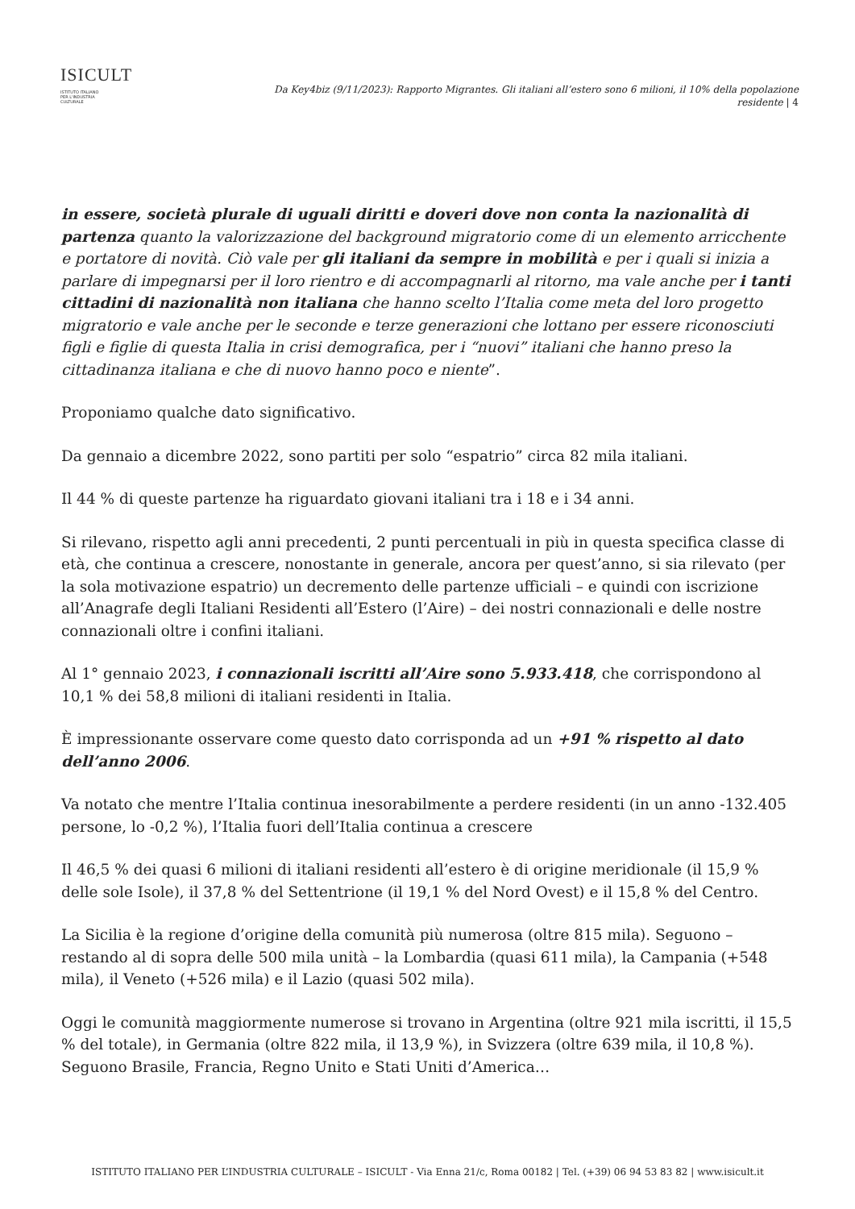ISICULT
ISTITUTO ITALIANO
PER L'INDUSTRIA
CULTURALE
Da Key4biz (9/11/2023): Rapporto Migrantes. Gli italiani all’estero sono 6 milioni, il 10% della popolazione residente | 4
in essere, società plurale di uguali diritti e doveri dove non conta la nazionalità di partenza quanto la valorizzazione del background migratorio come di un elemento arricchente e portatore di novità. Ciò vale per gli italiani da sempre in mobilità e per i quali si inizia a parlare di impegnarsi per il loro rientro e di accompagnarli al ritorno, ma vale anche per i tanti cittadini di nazionalità non italiana che hanno scelto l’Italia come meta del loro progetto migratorio e vale anche per le seconde e terze generazioni che lottano per essere riconosciuti figli e figlie di questa Italia in crisi demografica, per i “nuovi” italiani che hanno preso la cittadinanza italiana e che di nuovo hanno poco e niente”.
Proponiamo qualche dato significativo.
Da gennaio a dicembre 2022, sono partiti per solo “espatrio” circa 82 mila italiani.
Il 44 % di queste partenze ha riguardato giovani italiani tra i 18 e i 34 anni.
Si rilevano, rispetto agli anni precedenti, 2 punti percentuali in più in questa specifica classe di età, che continua a crescere, nonostante in generale, ancora per quest’anno, si sia rilevato (per la sola motivazione espatrio) un decremento delle partenze ufficiali – e quindi con iscrizione all’Anagrafe degli Italiani Residenti all’Estero (l’Aire) – dei nostri connazionali e delle nostre connazionali oltre i confini italiani.
Al 1° gennaio 2023, i connazionali iscritti all’Aire sono 5.933.418, che corrispondono al 10,1 % dei 58,8 milioni di italiani residenti in Italia.
È impressionante osservare come questo dato corrisponda ad un +91 % rispetto al dato dell’anno 2006.
Va notato che mentre l’Italia continua inesorabilmente a perdere residenti (in un anno -132.405 persone, lo -0,2 %), l’Italia fuori dell’Italia continua a crescere
Il 46,5 % dei quasi 6 milioni di italiani residenti all’estero è di origine meridionale (il 15,9 % delle sole Isole), il 37,8 % del Settentrione (il 19,1 % del Nord Ovest) e il 15,8 % del Centro.
La Sicilia è la regione d’origine della comunità più numerosa (oltre 815 mila). Seguono – restando al di sopra delle 500 mila unità – la Lombardia (quasi 611 mila), la Campania (+548 mila), il Veneto (+526 mila) e il Lazio (quasi 502 mila).
Oggi le comunità maggiormente numerose si trovano in Argentina (oltre 921 mila iscritti, il 15,5 % del totale), in Germania (oltre 822 mila, il 13,9 %), in Svizzera (oltre 639 mila, il 10,8 %). Seguono Brasile, Francia, Regno Unito e Stati Uniti d’America…
ISTITUTO ITALIANO PER L’INDUSTRIA CULTURALE – ISICULT - Via Enna 21/c, Roma 00182 | Tel. (+39) 06 94 53 83 82 | www.isicult.it